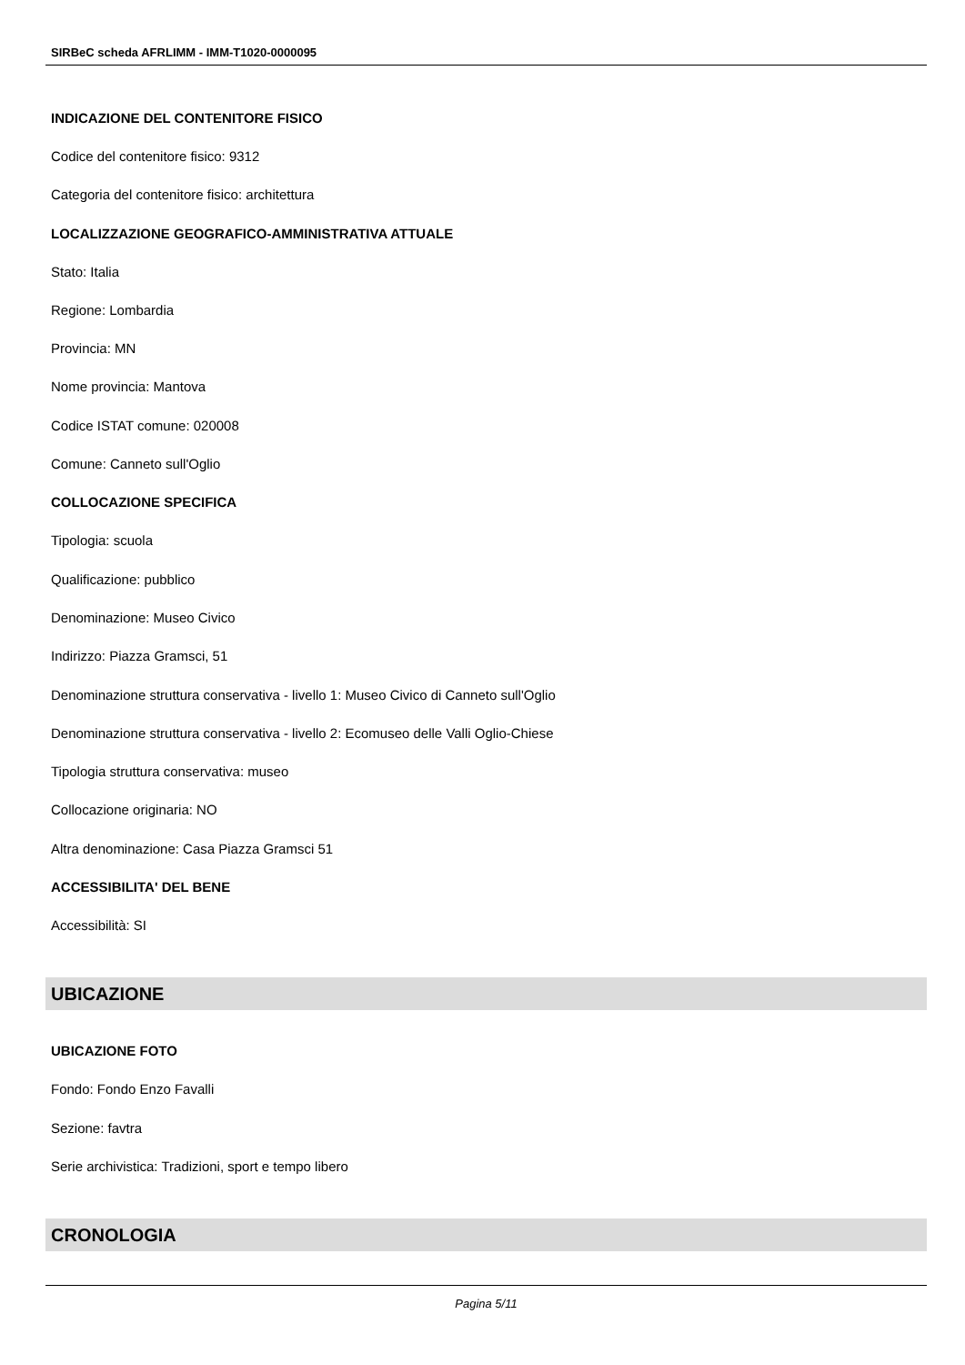SIRBeC scheda AFRLIMM - IMM-T1020-0000095
INDICAZIONE DEL CONTENITORE FISICO
Codice del contenitore fisico: 9312
Categoria del contenitore fisico: architettura
LOCALIZZAZIONE GEOGRAFICO-AMMINISTRATIVA ATTUALE
Stato: Italia
Regione: Lombardia
Provincia: MN
Nome provincia: Mantova
Codice ISTAT comune: 020008
Comune: Canneto sull'Oglio
COLLOCAZIONE SPECIFICA
Tipologia: scuola
Qualificazione: pubblico
Denominazione: Museo Civico
Indirizzo: Piazza Gramsci, 51
Denominazione struttura conservativa - livello 1: Museo Civico di Canneto sull'Oglio
Denominazione struttura conservativa - livello 2: Ecomuseo delle Valli Oglio-Chiese
Tipologia struttura conservativa: museo
Collocazione originaria: NO
Altra denominazione: Casa Piazza Gramsci 51
ACCESSIBILITA' DEL BENE
Accessibilità: SI
UBICAZIONE
UBICAZIONE FOTO
Fondo: Fondo Enzo Favalli
Sezione: favtra
Serie archivistica: Tradizioni, sport e tempo libero
CRONOLOGIA
Pagina 5/11